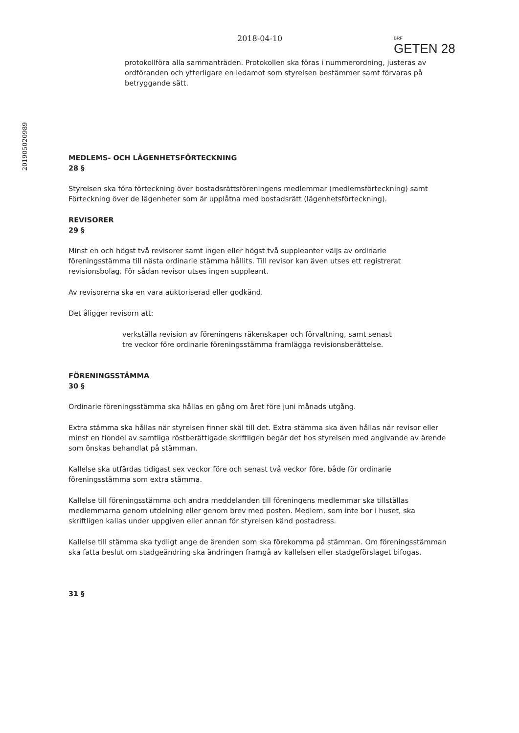2018-04-10
BRF
GETEN 28
201905020989
protokollföra alla sammanträden. Protokollen ska föras i nummerordning, justeras av ordföranden och ytterligare en ledamot som styrelsen bestämmer samt förvaras på betryggande sätt.
MEDLEMS- OCH LÄGENHETSFÖRTECKNING
28 §
Styrelsen ska föra förteckning över bostadsrättsföreningens medlemmar (medlemsförteckning) samt Förteckning över de lägenheter som är upplåtna med bostadsrätt (lägenhetsförteckning).
REVISORER
29 §
Minst en och högst två revisorer samt ingen eller högst två suppleanter väljs av ordinarie föreningsstämma till nästa ordinarie stämma hållits. Till revisor kan även utses ett registrerat revisionsbolag. För sådan revisor utses ingen suppleant.
Av revisorerna ska en vara auktoriserad eller godkänd.
Det åligger revisorn att:
verkställa revision av föreningens räkenskaper och förvaltning, samt senast tre veckor före ordinarie föreningsstämma framlägga revisionsberättelse.
FÖRENINGSSTÄMMA
30 §
Ordinarie föreningsstämma ska hållas en gång om året före juni månads utgång.
Extra stämma ska hållas när styrelsen finner skäl till det. Extra stämma ska även hållas när revisor eller minst en tiondel av samtliga röstberättigade skriftligen begär det hos styrelsen med angivande av ärende som önskas behandlat på stämman.
Kallelse ska utfärdas tidigast sex veckor före och senast två veckor före, både för ordinarie föreningsstämma som extra stämma.
Kallelse till föreningsstämma och andra meddelanden till föreningens medlemmar ska tillställas medlemmarna genom utdelning eller genom brev med posten. Medlem, som inte bor i huset, ska skriftligen kallas under uppgiven eller annan för styrelsen känd postadress.
Kallelse till stämma ska tydligt ange de ärenden som ska förekomma på stämman. Om föreningsstämman ska fatta beslut om stadgeändring ska ändringen framgå av kallelsen eller stadgeförslaget bifogas.
31 §